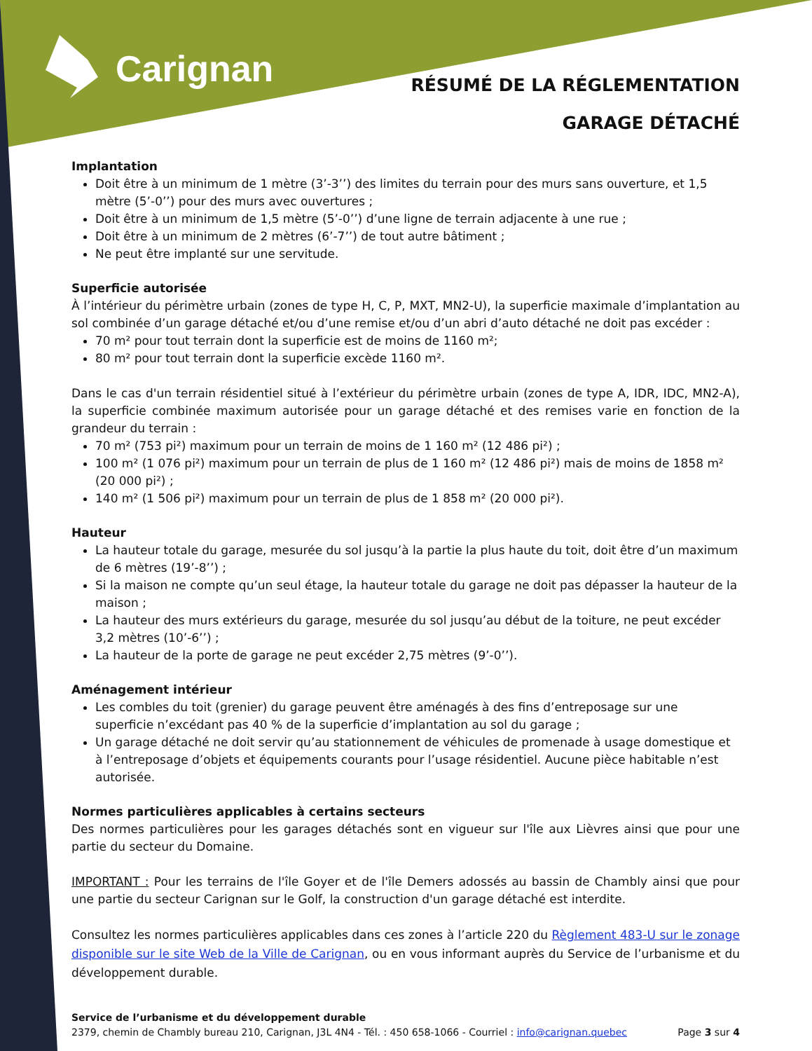Carignan
RÉSUMÉ DE LA RÉGLEMENTATION
GARAGE DÉTACHÉ
Implantation
Doit être à un minimum de 1 mètre (3’-3’’) des limites du terrain pour des murs sans ouverture, et 1,5 mètre (5’-0’’) pour des murs avec ouvertures ;
Doit être à un minimum de 1,5 mètre (5’-0’’) d’une ligne de terrain adjacente à une rue ;
Doit être à un minimum de 2 mètres (6’-7’’) de tout autre bâtiment ;
Ne peut être implanté sur une servitude.
Superficie autorisée
À l’intérieur du périmètre urbain (zones de type H, C, P, MXT, MN2-U), la superficie maximale d’implantation au sol combinée d’un garage détaché et/ou d’une remise et/ou d’un abri d’auto détaché ne doit pas excéder :
70 m² pour tout terrain dont la superficie est de moins de 1160 m²;
80 m² pour tout terrain dont la superficie excède 1160 m².
Dans le cas d'un terrain résidentiel situé à l’extérieur du périmètre urbain (zones de type A, IDR, IDC, MN2-A), la superficie combinée maximum autorisée pour un garage détaché et des remises varie en fonction de la grandeur du terrain :
70 m² (753 pi²) maximum pour un terrain de moins de 1 160 m² (12 486 pi²) ;
100 m² (1 076 pi²) maximum pour un terrain de plus de 1 160 m² (12 486 pi²) mais de moins de 1858 m² (20 000 pi²) ;
140 m² (1 506 pi²) maximum pour un terrain de plus de 1 858 m² (20 000 pi²).
Hauteur
La hauteur totale du garage, mesurée du sol jusqu’à la partie la plus haute du toit, doit être d’un maximum de 6 mètres (19’-8’’) ;
Si la maison ne compte qu’un seul étage, la hauteur totale du garage ne doit pas dépasser la hauteur de la maison ;
La hauteur des murs extérieurs du garage, mesurée du sol jusqu’au début de la toiture, ne peut excéder 3,2 mètres (10’-6’’) ;
La hauteur de la porte de garage ne peut excéder 2,75 mètres (9’-0’’).
Aménagement intérieur
Les combles du toit (grenier) du garage peuvent être aménagés à des fins d’entreposage sur une superficie n’excédant pas 40 % de la superficie d’implantation au sol du garage ;
Un garage détaché ne doit servir qu’au stationnement de véhicules de promenade à usage domestique et à l’entreposage d’objets et équipements courants pour l’usage résidentiel. Aucune pièce habitable n’est autorisée.
Normes particulières applicables à certains secteurs
Des normes particulières pour les garages détachés sont en vigueur sur l'île aux Lièvres ainsi que pour une partie du secteur du Domaine.
IMPORTANT : Pour les terrains de l'île Goyer et de l'île Demers adossés au bassin de Chambly ainsi que pour une partie du secteur Carignan sur le Golf, la construction d'un garage détaché est interdite.
Consultez les normes particulières applicables dans ces zones à l’article 220 du Règlement 483-U sur le zonage disponible sur le site Web de la Ville de Carignan, ou en vous informant auprès du Service de l’urbanisme et du développement durable.
Service de l’urbanisme et du développement durable
2379, chemin de Chambly bureau 210, Carignan, J3L 4N4 - Tél. : 450 658-1066 - Courriel : info@carignan.quebec Page 3 sur 4